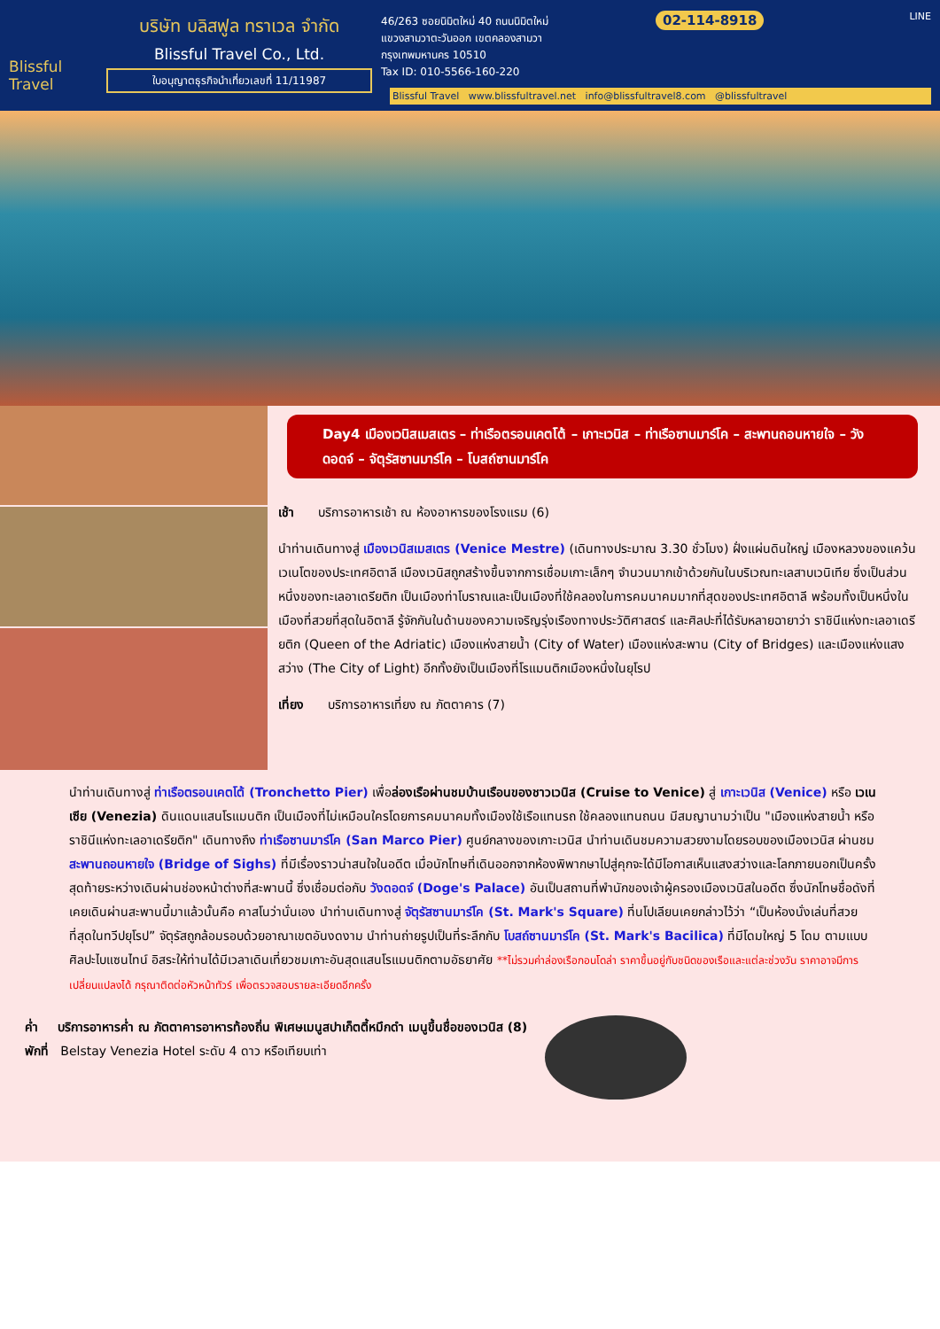Blissful Travel
บริษัท บลิสฟูล ทราเวล จำกัด
Blissful Travel Co., Ltd.
ใบอนุญาตธุรกิจนำเที่ยวเลขที่ 11/11987
46/263 ซอยนิมิตใหม่ 40 ถนนนิมิตใหม่
แขวงสามวาตะวันออก เขตคลองสามวา
กรุงเทพมหานคร 10510
Tax ID: 010-5566-160-220
02-114-8918 LINE
Blissful Travel www.blissfultravel.net info@blissfultravel8.com @blissfultravel
Day4 เมืองเวนิสเมสเตร – ท่าเรือตรอนเคตโต้ – เกาะเวนิส – ท่าเรือซานมาร์โค – สะพานถอนหายใจ – วังดอดจ์ – จัตุรัสซานมาร์โค – โบสถ์ซานมาร์โค
เช้า บริการอาหารเช้า ณ ห้องอาหารของโรงแรม (6)
นำท่านเดินทางสู่ เมืองเวนิสเมสเตร (Venice Mestre) (เดินทางประมาณ 3.30 ชั่วโมง) ฝั่งแผ่นดินใหญ่ เมืองหลวงของแคว้นเวเนโตของประเทศอิตาลี เมืองเวนิสถูกสร้างขึ้นจากการเชื่อมเกาะเล็กๆ จำนวนมากเข้าด้วยกันในบริเวณทะเลสาบเวนิเทีย ซึ่งเป็นส่วนหนึ่งของทะเลอาเดรียติก เป็นเมืองท่าโบราณและเป็นเมืองที่ใช้คลองในการคมนาคมมากที่สุดของประเทศอิตาลี พร้อมทั้งเป็นหนึ่งในเมืองที่สวยที่สุดในอิตาลี รู้จักกันในด้านของความเจริญรุ่งเรืองทางประวัติศาสตร์ และศิลปะที่ได้รับหลายฉายาว่า ราชินีแห่งทะเลอาเดรียติก (Queen of the Adriatic) เมืองแห่งสายน้ำ (City of Water) เมืองแห่งสะพาน (City of Bridges) และเมืองแห่งแสงสว่าง (The City of Light) อีกทั้งยังเป็นเมืองที่โรแมนติกเมืองหนึ่งในยุโรป
เที่ยง บริการอาหารเที่ยง ณ ภัตตาคาร (7)
นำท่านเดินทางสู่ ท่าเรือตรอนเคตโต้ (Tronchetto Pier) เพื่อล่องเรือผ่านชมบ้านเรือนของชาวเวนิส (Cruise to Venice) สู่ เกาะเวนิส (Venice) หรือ เวเนเซีย (Venezia) ดินแดนแสนโรแมนติก เป็นเมืองที่ไม่เหมือนใครโดยการคมนาคมทั้งเมืองใช้เรือแทนรถ ใช้คลองแทนถนน มีสมญานามว่าเป็น "เมืองแห่งสายน้ำ หรือ ราชินีแห่งทะเลอาเดรียติก" เดินทางถึง ท่าเรือซานมาร์โค (San Marco Pier) ศูนย์กลางของเกาะเวนิส นำท่านเดินชมความสวยงามโดยรอบของเมืองเวนิส ผ่านชม สะพานถอนหายใจ (Bridge of Sighs) ที่มีเรื่องราวน่าสนใจในอดีต เมื่อนักโทษที่เดินออกจากห้องพิพากษาไปสู่คุกจะได้มีโอกาสเห็นแสงสว่างและโลกภายนอกเป็นครั้งสุดท้ายระหว่างเดินผ่านช่องหน้าต่างที่สะพานนี้ ซึ่งเชื่อมต่อกับ วังดอดจ์ (Doge's Palace) อันเป็นสถานที่พำนักของเจ้าผู้ครองเมืองเวนิสในอดีต ซึ่งนักโทษชื่อดังที่เคยเดินผ่านสะพานนี้มาแล้วนั้นคือ คาสโนว่านั่นเอง นำท่านเดินทางสู่ จัตุรัสซานมาร์โค (St. Mark's Square) ที่นโปเลียนเคยกล่าวไว้ว่า “เป็นห้องนั่งเล่นที่สวยที่สุดในทวีปยุโรป” จัตุรัสถูกล้อมรอบด้วยอาณาเขตอันงดงาม นำท่านถ่ายรูปเป็นที่ระลึกกับ โบสถ์ซานมาร์โค (St. Mark's Bacilica) ที่มีโดมใหญ่ 5 โดม ตามแบบศิลปะไบแซนไทน์ อิสระให้ท่านได้มีเวลาเดินเที่ยวชมเกาะอันสุดแสนโรแมนติกตามอัธยาศัย **ไม่รวมค่าล่องเรือกอนโดล่า ราคาขึ้นอยู่กับชนิดของเรือและแต่ละช่วงวัน ราคาอาจมีการเปลี่ยนแปลงได้ กรุณาติดต่อหัวหน้าทัวร์ เพื่อตรวจสอบรายละเอียดอีกครั้ง
ค่ำ บริการอาหารค่ำ ณ ภัตตาคารอาหารท้องถิ่น พิเศษเมนูสปาเก็ตตี้หมึกดำ เมนูขึ้นชื่อของเวนิส (8)
พักที่ Belstay Venezia Hotel ระดับ 4 ดาว หรือเทียบเท่า